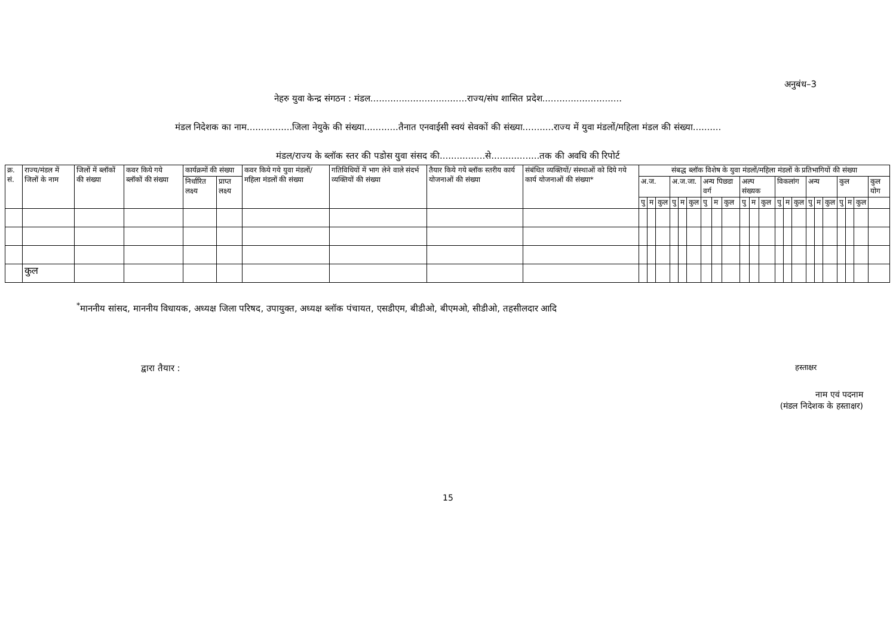अनुबंध–3
नेहरु युवा केन्द्र संगठन : मंडल..................................राज्य/संघ शासित प्रदेश............................
मंडल निदेशक का नाम................जिला नेयुके की संख्या............तैनात एनवाईसी स्वयं सेवकों की संख्या...........राज्य में युवा मंडलों/महिला मंडल की संख्या..........
मंडल/राज्य के ब्लॉक स्तर की पडोस युवा संसद की................से.................तक की अवधि की रिपोर्ट
| क्र. सं. | राज्य/मंडल में जिलों के नाम | जिलों में ब्लॉकों की संख्या | कवर किये गये ब्लॉकों की संख्या | कार्यक्रमों की संख्या | | कवर किये गये युवा मंडलों/ महिला मंडलों की संख्या | गतिविधियों में भाग लेने वाले संदर्भ व्यक्तियों की संख्या | तैयार किये गये ब्लॉक स्तरीय कार्य योजनाओं की संख्या | संबंधित व्यक्तियों/ संस्थाओं को दिये गये कार्य योजनाओं की संख्या* | संबद्ध ब्लॉक विशेष के युवा मंडलों/महिला मंडलों के प्रतिभागियों की संख्या | | | | | | | | | | | | | | | | | | | | | |
| --- | --- | --- | --- | --- | --- | --- | --- | --- | --- | --- | --- | --- | --- | --- | --- | --- | --- | --- | --- | --- | --- | --- | --- | --- | --- | --- | --- | --- | --- | --- | --- |
| | | | | निर्धारित लक्ष्य | प्राप्त लक्ष्य | | | | | अ.ज. | | | अ.ज.जा. | | | अन्य पिछडा वर्ग | | | अल्प संख्यक | | | विकलांग | | | अन्य | | | कुल | | | कुल योग |
| | | | | | | | | | | पु | म | कुल | पु | म | कुल | पु | म | कुल | पु | म | कुल | पु | म | कुल | पु | म | कुल | पु | म | कुल | |
| | कुल | | | | | | | | | | | | | | | | | | | | | | | | | | | | | | |
<sup>*</sup> माननीय सांसद, माननीय विधायक, अध्यक्ष जिला परिषद, उपायुक्त, अध्यक्ष ब्लॉक पंचायत, एसडीएम, बीडीओ, बीएमओ, सीडीओ, तहसीलदार आदि
द्वारा तैयार : हस्ताक्षर
नाम एवं पदनाम
(मंडल निदेशक के हस्ताक्षर)
15